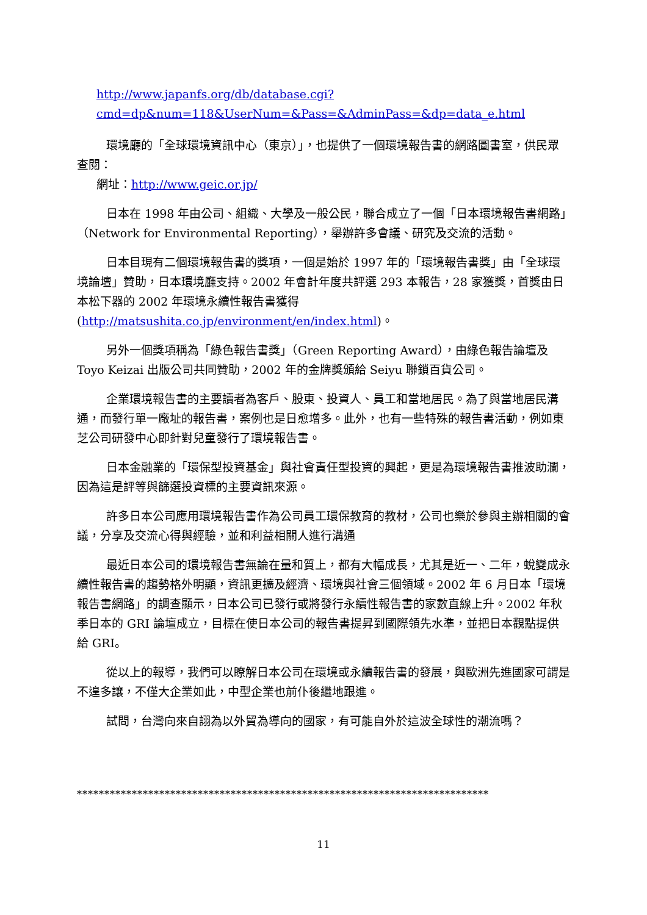http://www.japanfs.org/db/database.cgi?cmd=dp&num=118&UserNum=&Pass=&AdminPass=&dp=data_e.html
環境廳的「全球環境資訊中心（東京）」，也提供了一個環境報告書的網路圖書室，供民眾查閱：
網址：http://www.geic.or.jp/
日本在 1998 年由公司、組織、大學及一般公民，聯合成立了一個「日本環境報告書網路」（Network for Environmental Reporting），舉辦許多會議、研究及交流的活動。
日本目現有二個環境報告書的獎項，一個是始於 1997 年的「環境報告書獎」由「全球環境論壇」贊助，日本環境廳支持。2002 年會計年度共評選 293 本報告，28 家獲獎，首獎由日本松下器的 2002 年環境永續性報告書獲得(http://matsushita.co.jp/environment/en/index.html)。
另外一個獎項稱為「綠色報告書獎」（Green Reporting Award），由綠色報告論壇及 Toyo Keizai 出版公司共同贊助，2002 年的金牌獎頒給 Seiyu 聯鎖百貨公司。
企業環境報告書的主要讀者為客戶、股東、投資人、員工和當地居民。為了與當地居民溝通，而發行單一廠址的報告書，案例也是日愈增多。此外，也有一些特殊的報告書活動，例如東芝公司研發中心即針對兒童發行了環境報告書。
日本金融業的「環保型投資基金」與社會責任型投資的興起，更是為環境報告書推波助瀾，因為這是評等與篩選投資標的主要資訊來源。
許多日本公司應用環境報告書作為公司員工環保教育的教材，公司也樂於參與主辦相關的會議，分享及交流心得與經驗，並和利益相關人進行溝通
最近日本公司的環境報告書無論在量和質上，都有大幅成長，尤其是近一、二年，蛻變成永續性報告書的趨勢格外明顯，資訊更擴及經濟、環境與社會三個領域。2002 年 6 月日本「環境報告書網路」的調查顯示，日本公司已發行或將發行永續性報告書的家數直線上升。2002 年秋季日本的 GRI 論壇成立，目標在使日本公司的報告書提昇到國際領先水準，並把日本觀點提供給 GRI。
從以上的報導，我們可以瞭解日本公司在環境或永續報告書的發展，與歐洲先進國家可謂是不遑多讓，不僅大企業如此，中型企業也前仆後繼地跟進。
試問，台灣向來自詡為以外貿為導向的國家，有可能自外於這波全球性的潮流嗎？
***************************************************************************
11